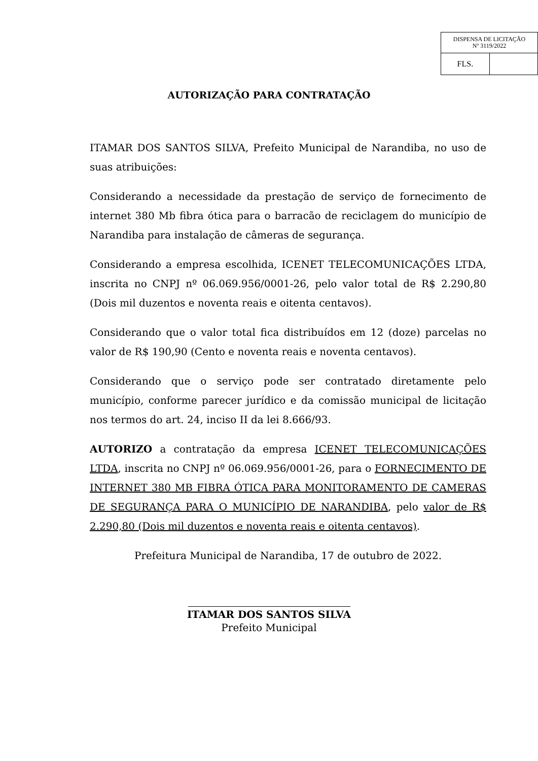| DISPENSA DE LICITAÇÃO Nº 3119/2022 | |
| FLS. | |
AUTORIZAÇÃO PARA CONTRATAÇÃO
ITAMAR DOS SANTOS SILVA, Prefeito Municipal de Narandiba, no uso de suas atribuições:
Considerando a necessidade da prestação de serviço de fornecimento de internet 380 Mb fibra ótica para o barracão de reciclagem do município de Narandiba para instalação de câmeras de segurança.
Considerando a empresa escolhida, ICENET TELECOMUNICAÇÕES LTDA, inscrita no CNPJ nº 06.069.956/0001-26, pelo valor total de R$ 2.290,80 (Dois mil duzentos e noventa reais e oitenta centavos).
Considerando que o valor total fica distribuídos em 12 (doze) parcelas no valor de R$ 190,90 (Cento e noventa reais e noventa centavos).
Considerando que o serviço pode ser contratado diretamente pelo município, conforme parecer jurídico e da comissão municipal de licitação nos termos do art. 24, inciso II da lei 8.666/93.
AUTORIZO a contratação da empresa ICENET TELECOMUNICAÇÕES LTDA, inscrita no CNPJ nº 06.069.956/0001-26, para o FORNECIMENTO DE INTERNET 380 MB FIBRA ÓTICA PARA MONITORAMENTO DE CAMERAS DE SEGURANÇA PARA O MUNICÍPIO DE NARANDIBA, pelo valor de R$ 2.290,80 (Dois mil duzentos e noventa reais e oitenta centavos).
Prefeitura Municipal de Narandiba, 17 de outubro de 2022.
ITAMAR DOS SANTOS SILVA
Prefeito Municipal